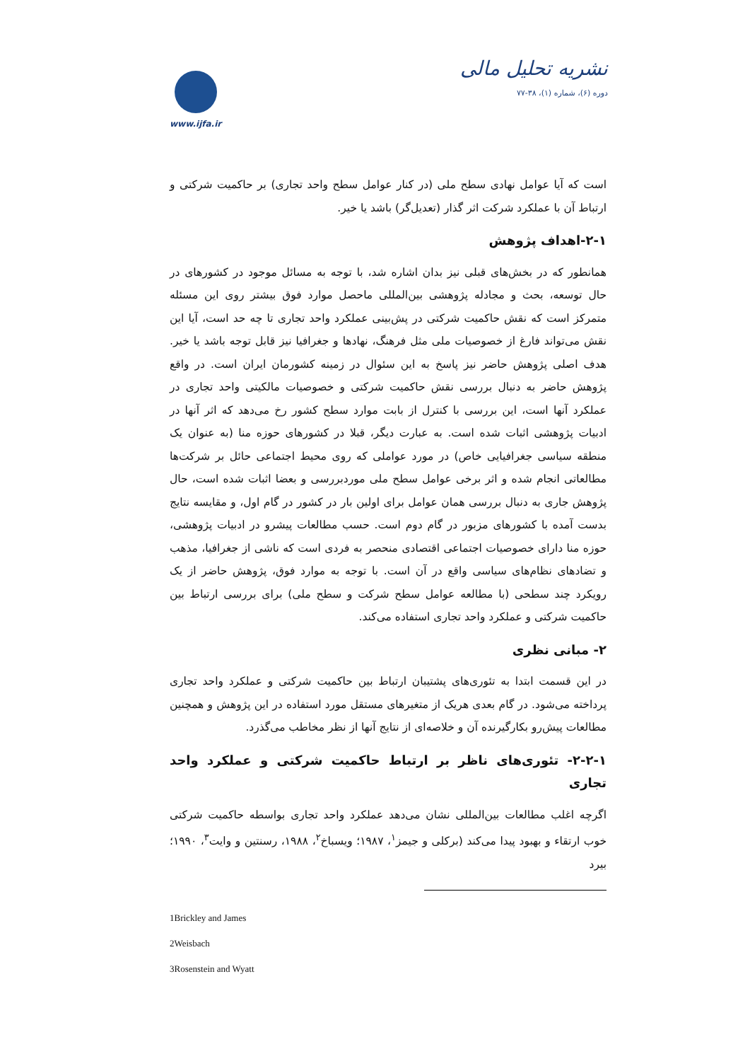نشریه تحلیل مالی
دوره (۶)، شماره (۱)، ۳۸-۷۷
www.ijfa.ir
است که آیا عوامل نهادی سطح ملی (در کنار عوامل سطح واحد تجاری) بر حاکمیت شرکتی و ارتباط آن با عملکرد شرکت اثر گذار (تعدیل‌گر) باشد یا خیر.
۲-۱-اهداف پژوهش
همانطور که در بخش‌های قبلی نیز بدان اشاره شد، با توجه به مسائل موجود در کشورهای در حال توسعه، بحث و مجادله پژوهشی بین‌المللی ماحصل موارد فوق بیشتر روی این مسئله متمرکز است که نقش حاکمیت شرکتی در پش‌بینی عملکرد واحد تجاری تا چه حد است، آیا این نقش می‌تواند فارغ از خصوصیات ملی مثل فرهنگ، نهادها و جغرافیا نیز قابل توجه باشد یا خیر. هدف اصلی پژوهش حاضر نیز پاسخ به این سئوال در زمینه کشورمان ایران است. در واقع پژوهش حاضر به دنبال بررسی نقش حاکمیت شرکتی و خصوصیات مالکیتی واحد تجاری در عملکرد آنها است، این بررسی با کنترل از بابت موارد سطح کشور رخ می‌دهد که اثر آنها در ادبیات پژوهشی اثبات شده است. به عبارت دیگر، قبلا در کشورهای حوزه منا (به عنوان یک منطقه سیاسی جغرافیایی خاص) در مورد عواملی که روی محیط اجتماعی حائل بر شرکت‌ها مطالعاتی انجام شده و اثر برخی عوامل سطح ملی موردبررسی و بعضا اثبات شده است، حال پژوهش جاری به دنبال بررسی همان عوامل برای اولین بار در کشور در گام اول، و مقایسه نتایج بدست آمده با کشورهای مزبور در گام دوم است. حسب مطالعات پیشرو در ادبیات پژوهشی، حوزه منا دارای خصوصیات اجتماعی اقتصادی منحصر به فردی است که ناشی از جغرافیا، مذهب و تضادهای نظام‌های سیاسی واقع در آن است. با توجه به موارد فوق، پژوهش حاضر از یک رویکرد چند سطحی (با مطالعه عوامل سطح شرکت و سطح ملی) برای بررسی ارتباط بین حاکمیت شرکتی و عملکرد واحد تجاری استفاده می‌کند.
۲- مبانی نظری
در این قسمت ابتدا به تئوری‌های پشتیبان ارتباط بین حاکمیت شرکتی و عملکرد واحد تجاری پرداخته می‌شود. در گام بعدی هریک از متغیرهای مستقل مورد استفاده در این پژوهش و همچنین مطالعات پیش‌رو بکارگیرنده آن و خلاصه‌ای از نتایج آنها از نظر مخاطب می‌گذرد.
۲-۲-۱- تئوری‌های ناظر بر ارتباط حاکمیت شرکتی و عملکرد واحد تجاری
اگرچه اغلب مطالعات بین‌المللی نشان می‌دهد عملکرد واحد تجاری بواسطه حاکمیت شرکتی خوب ارتقاء و بهبود پیدا می‌کند (برکلی و جیمز<sup>۱</sup>، ۱۹۸۷؛ ویسباخ<sup>۲</sup>، ۱۹۸۸، رسنتین و وایت<sup>۳</sup>، ۱۹۹۰؛ بیرد
1Brickley and James
2Weisbach
3Rosenstein and Wyatt